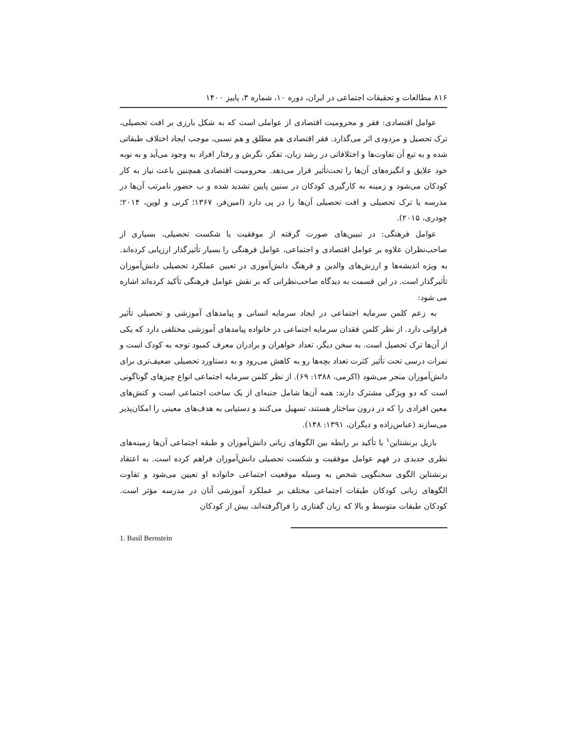۸۱۶ مطالعات و تحقیقات اجتماعی در ایران، دوره ۱۰، شماره ۳، پاییز ۱۴۰۰
عوامل اقتصادی: فقر و محرومیت اقتصادی از عواملی است که به شکل بارزی بر افت تحصیلی، ترک تحصیل و مردودی اثر می‌گذارد. فقر اقتصادی هم مطلق و هم نسبی، موجب ایجاد اختلاف طبقاتی شده و به تبع آن تفاوت‌ها و اختلافاتی در رشد زبان، تفکر، نگرش و رفتار افراد به وجود می‌آید و به نوبه خود علایق و انگیزه‌های آن‌ها را تحت‌تأثیر قرار می‌دهد. محرومیت اقتصادی همچنین باعث نیاز به کار کودکان می‌شود و زمینه به کارگیری کودکان در سنین پایین تشدید شده و ب حضور نامرتب آن‌ها در مدرسه یا ترک تحصیلی و افت تحصیلی آن‌ها را در پی دارد (امین‌فر، ۱۳۶۷؛ کرنی و لوین، ۲۰۱۴؛ چودری، ۲۰۱۵).
عوامل فرهنگی: در تبیین‌های صورت گرفته از موفقیت یا شکست تحصیلی، بسیاری از صاحب‌نظران علاوه بر عوامل اقتصادی و اجتماعی، عوامل فرهنگی را بسیار تأثیرگذار ارزیابی کرده‌اند. به ویژه اندیشه‌ها و ارزش‌های والدین و فرهنگ دانش‌آموزی در تعیین عملکرد تحصیلی دانش‌آموزان تأثیرگذار است. در این قسمت به دیدگاه صاحب‌نظرانی که بر نقش عوامل فرهنگی تأکید کرده‌اند اشاره می شود:
به زعم کلمن سرمایه اجتماعی در ایجاد سرمایه انسانی و پیامدهای آموزشی و تحصیلی تأثیر فراوانی دارد. از نظر کلمن فقدان سرمایه اجتماعی در خانواده پیامدهای آموزشی مختلفی دارد که یکی از آن‌ها ترک تحصیل است. به سخن دیگر، تعداد خواهران و برادران معرف کمبود توجه به کودک است و نمرات درسی تحت تأثیر کثرت تعداد بچه‌ها رو به کاهش می‌رود و به دستاورد تحصیلی ضعیف‌تری برای دانش‌آموزان منجر می‌شود (اکرمی، ۱۳۸۸: ۶۹). از نظر کلمن سرمایه اجتماعی انواع چیزهای گوناگونی است که دو ویژگی مشترک دارند: همه آن‌ها شامل جنبه‌ای از یک ساخت اجتماعی است و کنش‌های معین افرادی را که در درون ساختار هستند، تسهیل می‌کنند و دستیابی به هدف‌های معینی را امکان‌پذیر می‌سازند (عباس‌زاده و دیگران، ۱۳۹۱: ۱۴۸).
بازیل برنشتاین<sup>۱</sup> با تأکید بر رابطه بین الگوهای زبانی دانش‌آموزان و طبقه اجتماعی آن‌ها زمینه‌های نظری جدیدی در فهم عوامل موفقیت و شکست تحصیلی دانش‌آموزان فراهم کرده است. به اعتقاد برنشتاین الگوی سخنگویی شخص به وسیله موقعیت اجتماعی خانواده او تعیین می‌شود و تفاوت الگوهای زبانی کودکان طبقات اجتماعی مختلف بر عملکرد آموزشی آنان در مدرسه مؤثر است. کودکان طبقات متوسط و بالا که زبان گفتاری را فراگرفته‌اند، بیش از کودکان
1. Basil Bernstein